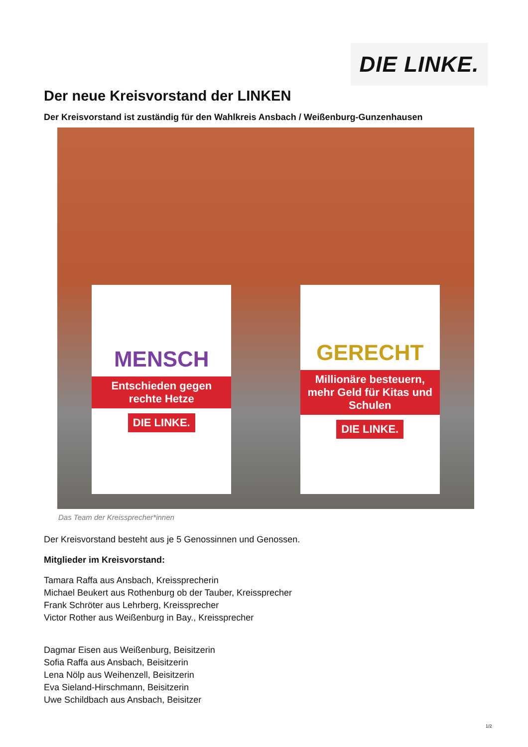DIE LINKE.
Der neue Kreisvorstand der LINKEN
Der Kreisvorstand ist zuständig für den Wahlkreis Ansbach / Weißenburg-Gunzenhausen
MENSCH
Entschieden gegen rechte Hetze
DIE LINKE.
GERECHT
Millionäre besteuern, mehr Geld für Kitas und Schulen
DIE LINKE.
Das Team der Kreissprecher*innen
Der Kreisvorstand besteht aus je 5 Genossinnen und Genossen.
Mitglieder im Kreisvorstand:
Tamara Raffa aus Ansbach, Kreissprecherin
Michael Beukert aus Rothenburg ob der Tauber, Kreissprecher
Frank Schröter aus Lehrberg, Kreissprecher
Victor Rother aus Weißenburg in Bay., Kreissprecher
Dagmar Eisen aus Weißenburg, Beisitzerin
Sofia Raffa aus Ansbach, Beisitzerin
Lena Nölp aus Weihenzell, Beisitzerin
Eva Sieland-Hirschmann, Beisitzerin
Uwe Schildbach aus Ansbach, Beisitzer
1/2